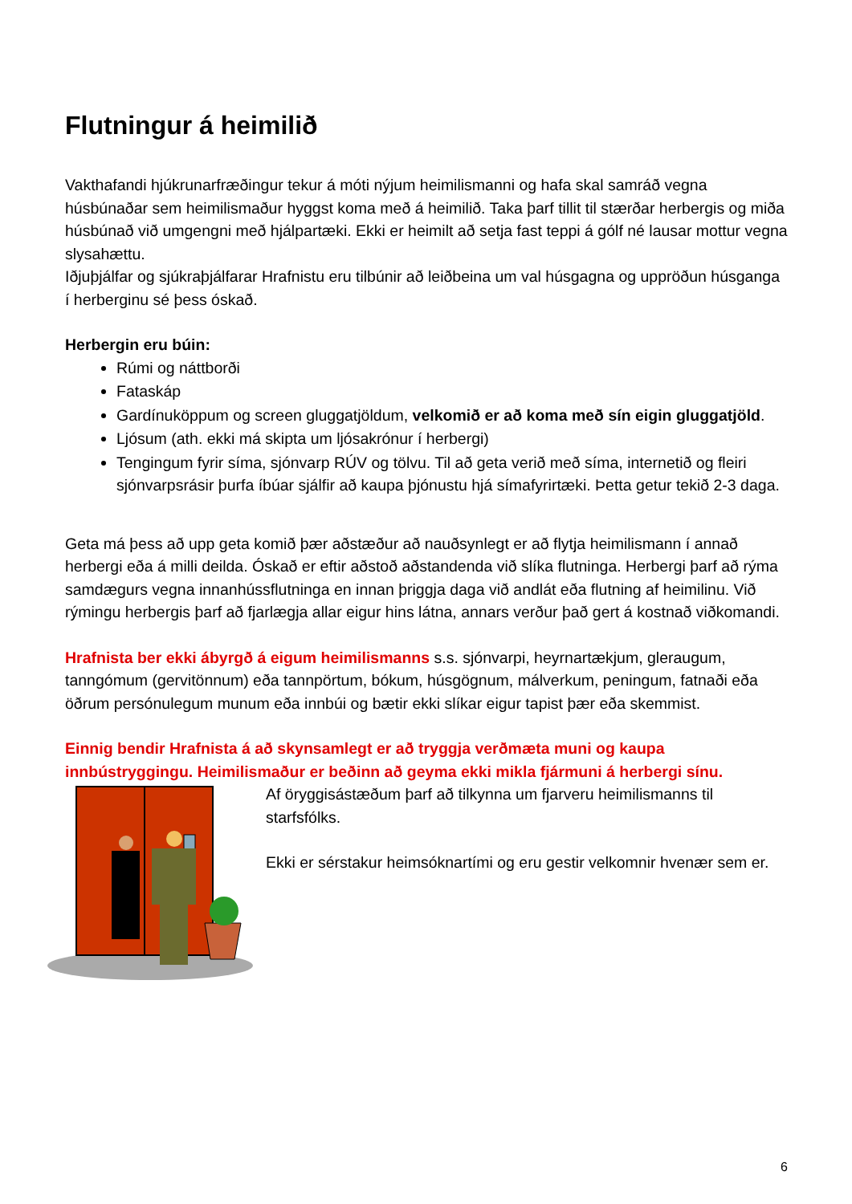Flutningur á heimilið
Vakthafandi hjúkrunarfræðingur tekur á móti nýjum heimilismanni og hafa skal samráð vegna húsbúnaðar sem heimilismaður hyggst koma með á heimilið. Taka þarf tillit til stærðar herbergis og miða húsbúnað við umgengni með hjálpartæki. Ekki er heimilt að setja fast teppi á gólf né lausar mottur vegna slysahættu.
Iðjuþjálfar og sjúkraþjálfarar Hrafnistu eru tilbúnir að leiðbeina um val húsgagna og uppröðun húsganga í herberginu sé þess óskað.
Herbergin eru búin:
Rúmi og náttborði
Fataskáp
Gardínuköppum og screen gluggatjöldum, velkomið er að koma með sín eigin gluggatjöld.
Ljósum (ath. ekki má skipta um ljósakrónur í herbergi)
Tengingum fyrir síma, sjónvarp RÚV og tölvu. Til að geta verið með síma, internetið og fleiri sjónvarpsrásir þurfa íbúar sjálfir að kaupa þjónustu hjá símafyrirtæki. Þetta getur tekið 2-3 daga.
Geta má þess að upp geta komið þær aðstæður að nauðsynlegt er að flytja heimilismann í annað herbergi eða á milli deilda. Óskað er eftir aðstoð aðstandenda við slíka flutninga. Herbergi þarf að rýma samdægurs vegna innanhússflutninga en innan þriggja daga við andlát eða flutning af heimilinu. Við rýmingu herbergis þarf að fjarlægja allar eigur hins látna, annars verður það gert á kostnað viðkomandi.
Hrafnista ber ekki ábyrgð á eigum heimilismanns s.s. sjónvarpi, heyrnartækjum, gleraugum, tanngómum (gervitönnum) eða tannpörtum, bókum, húsgögnum, málverkum, peningum, fatnaði eða öðrum persónulegum munum eða innbúi og bætir ekki slíkar eigur tapist þær eða skemmist.
Einnig bendir Hrafnista á að skynsamlegt er að tryggja verðmæta muni og kaupa innbústryggingu. Heimilismaður er beðinn að geyma ekki mikla fjármuni á herbergi sínu.
Af öryggisástæðum þarf að tilkynna um fjarveru heimilismanns til starfsfólks.
Ekki er sérstakur heimsóknartími og eru gestir velkomnir hvenær sem er.
6